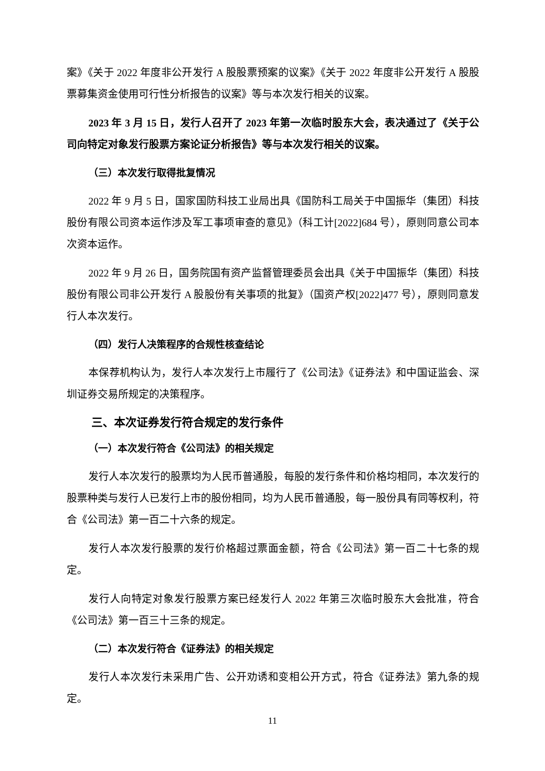案》《关于 2022 年度非公开发行 A 股股票预案的议案》《关于 2022 年度非公开发行 A 股股票募集资金使用可行性分析报告的议案》等与本次发行相关的议案。
2023 年 3 月 15 日，发行人召开了 2023 年第一次临时股东大会，表决通过了《关于公司向特定对象发行股票方案论证分析报告》等与本次发行相关的议案。
（三）本次发行取得批复情况
2022 年 9 月 5 日，国家国防科技工业局出具《国防科工局关于中国振华（集团）科技股份有限公司资本运作涉及军工事项审查的意见》（科工计[2022]684 号），原则同意公司本次资本运作。
2022 年 9 月 26 日，国务院国有资产监督管理委员会出具《关于中国振华（集团）科技股份有限公司非公开发行 A 股股份有关事项的批复》（国资产权[2022]477 号），原则同意发行人本次发行。
（四）发行人决策程序的合规性核查结论
本保荐机构认为，发行人本次发行上市履行了《公司法》《证券法》和中国证监会、深圳证券交易所规定的决策程序。
三、本次证券发行符合规定的发行条件
（一）本次发行符合《公司法》的相关规定
发行人本次发行的股票均为人民币普通股，每股的发行条件和价格均相同，本次发行的股票种类与发行人已发行上市的股份相同，均为人民币普通股，每一股份具有同等权利，符合《公司法》第一百二十六条的规定。
发行人本次发行股票的发行价格超过票面金额，符合《公司法》第一百二十七条的规定。
发行人向特定对象发行股票方案已经发行人 2022 年第三次临时股东大会批准，符合《公司法》第一百三十三条的规定。
（二）本次发行符合《证券法》的相关规定
发行人本次发行未采用广告、公开劝诱和变相公开方式，符合《证券法》第九条的规定。
11